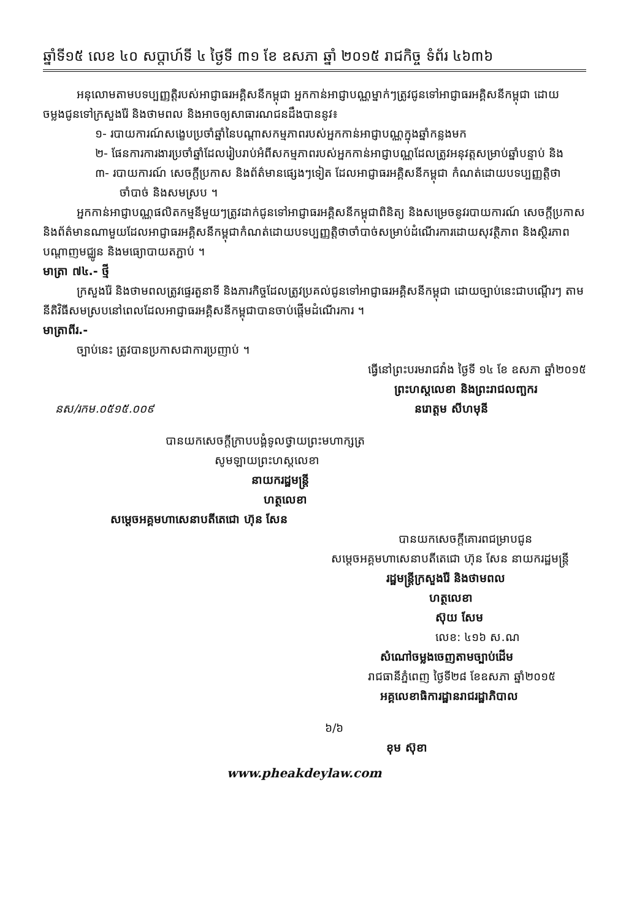ឆ្នាំទី១៥ លេខ ៤០ សប្តាហ៍ទី ៤ ថ្ងៃទី ៣១ ខែ ឧសភា ឆ្នាំ ២០១៥ រាជកិច្ច ទំព័រ ៤៦៣៦
អនុលោមតាមបទប្បញ្ញត្តិរបស់អាជ្ញាធរអគ្គិសនីកម្ពុជា អ្នកកាន់អាជ្ញាបណ្ណម្នាក់ៗត្រូវជូនទៅអាជ្ញាធរអគ្គិសនីកម្ពុជា ដោយចម្លងជូនទៅក្រសួងរ៉ែ និងថាមពល និងអាចឲ្យសាធារណជនដឹងបាននូវ៖
១- របាយការណ៍សង្ខេបប្រចាំឆ្នាំនៃបណ្តាសកម្មភាពរបស់អ្នកកាន់អាជ្ញាបណ្ណក្នុងឆ្នាំកន្លងមក
២- ផែនការការងារប្រចាំឆ្នាំដែលរៀបរាប់អំពីសកម្មភាពរបស់អ្នកកាន់អាជ្ញាបណ្ណដែលត្រូវអនុវត្តសម្រាប់ឆ្នាំបន្ទាប់ និង
៣- របាយការណ៍ សេចក្តីប្រកាស និងព័ត៌មានផ្សេងៗទៀត ដែលអាជ្ញាធរអគ្គិសនីកម្ពុជា កំណត់ដោយបទប្បញ្ញត្តិថាចាំបាច់ និងសមស្រប ។
អ្នកកាន់អាជ្ញាបណ្ណផលិតកម្មនីមួយៗត្រូវដាក់ជូនទៅអាជ្ញាធរអគ្គិសនីកម្ពុជាពិនិត្យ និងសម្រេចនូវរបាយការណ៍ សេចក្តីប្រកាស និងព័ត៌មានណាមួយដែលអាជ្ញាធរអគ្គិសនីកម្ពុជាកំណត់ដោយបទប្បញ្ញត្តិថាចាំបាច់សម្រាប់ដំណើរការដោយសុវត្ថិភាព និងស្ថិរភាពបណ្តាញមជ្ឈូន និងមធ្យោបាយតភ្ជាប់ ។
មាត្រា ៧៤.- ថ្មី
ក្រសួងរ៉ែ និងថាមពលត្រូវផ្ទេរតួនាទី និងភារកិច្ចដែលត្រូវប្រគល់ជូនទៅអាជ្ញាធរអគ្គិសនីកម្ពុជា ដោយច្បាប់នេះជាបណ្តើរៗ តាមនីតិវិធីសមស្របនៅពេលដែលអាជ្ញាធរអគ្គិសនីកម្ពុជាបានចាប់ផ្តើមដំណើរការ ។
មាត្រាពីរ.-
ច្បាប់នេះ ត្រូវបានប្រកាសជាការប្រញាប់ ។
ធ្វើនៅព្រះបរមរាជវាំង ថ្ងៃទី ១៤ ខែ ឧសភា ឆ្នាំ២០១៥
ព្រះហស្តលេខា និងព្រះរាជលញ្ឆករ
នស/រកម.០៥១៥.០០៩ នរោត្តម សីហមុនី
បានយកសេចក្តីក្រាបបង្គំទូលថ្វាយព្រះមហាក្សត្រ
សូមឡាយព្រះហស្តលេខា
នាយករដ្ឋមន្ត្រី
ហត្ថលេខា
សម្តេចអគ្គមហាសេនាបតីតេជោ ហ៊ុន សែន
បានយកសេចក្តីគោរពជម្រាបជូន
សម្តេចអគ្គមហាសេនាបតីតេជោ ហ៊ុន សែន នាយករដ្ឋមន្ត្រី
រដ្ឋមន្ត្រីក្រសួងរ៉ែ និងថាមពល
ហត្ថលេខា
ស៊ុយ សែម
លេខ: ៤១៦ ស.ណ
សំណៅចម្លងចេញតាមច្បាប់ដើម
រាជធានីភ្នំពេញ ថ្ងៃទី២៨ ខែឧសភា ឆ្នាំ២០១៥
អគ្គលេខាធិការដ្ឋានរាជរដ្ឋាភិបាល
៦/៦
ខុម ស៊ុខា
www.pheakdeylaw.com